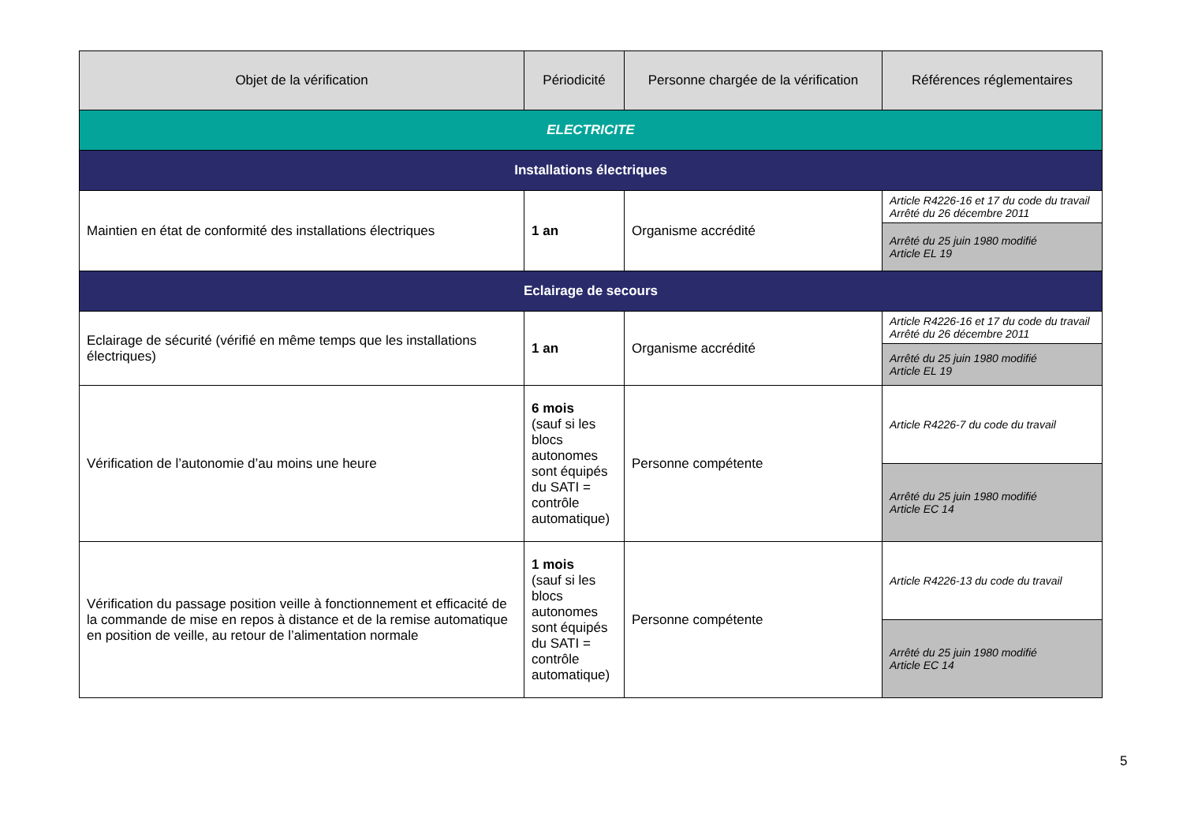| Objet de la vérification | Périodicité | Personne chargée de la vérification | Références réglementaires |
| --- | --- | --- | --- |
| ELECTRICITE | | | |
| Installations électriques | | | |
| Maintien en état de conformité des installations électriques | 1 an | Organisme accrédité | Article R4226-16 et 17 du code du travail Arrêté du 26 décembre 2011 |
| | | | Arrêté du 25 juin 1980 modifié Article EL 19 |
| Eclairage de secours | | | |
| Eclairage de sécurité (vérifié en même temps que les installations électriques) | 1 an | Organisme accrédité | Article R4226-16 et 17 du code du travail Arrêté du 26 décembre 2011 |
| | | | Arrêté du 25 juin 1980 modifié Article EL 19 |
| Vérification de l’autonomie d’au moins une heure | 6 mois (sauf si les blocs autonomes sont équipés du SATI = contrôle automatique) | Personne compétente | Article R4226-7 du code du travail |
| | | | Arrêté du 25 juin 1980 modifié Article EC 14 |
| Vérification du passage position veille à fonctionnement et efficacité de la commande de mise en repos à distance et de la remise automatique en position de veille, au retour de l’alimentation normale | 1 mois (sauf si les blocs autonomes sont équipés du SATI = contrôle automatique) | Personne compétente | Article R4226-13 du code du travail |
| | | | Arrêté du 25 juin 1980 modifié Article EC 14 |
5